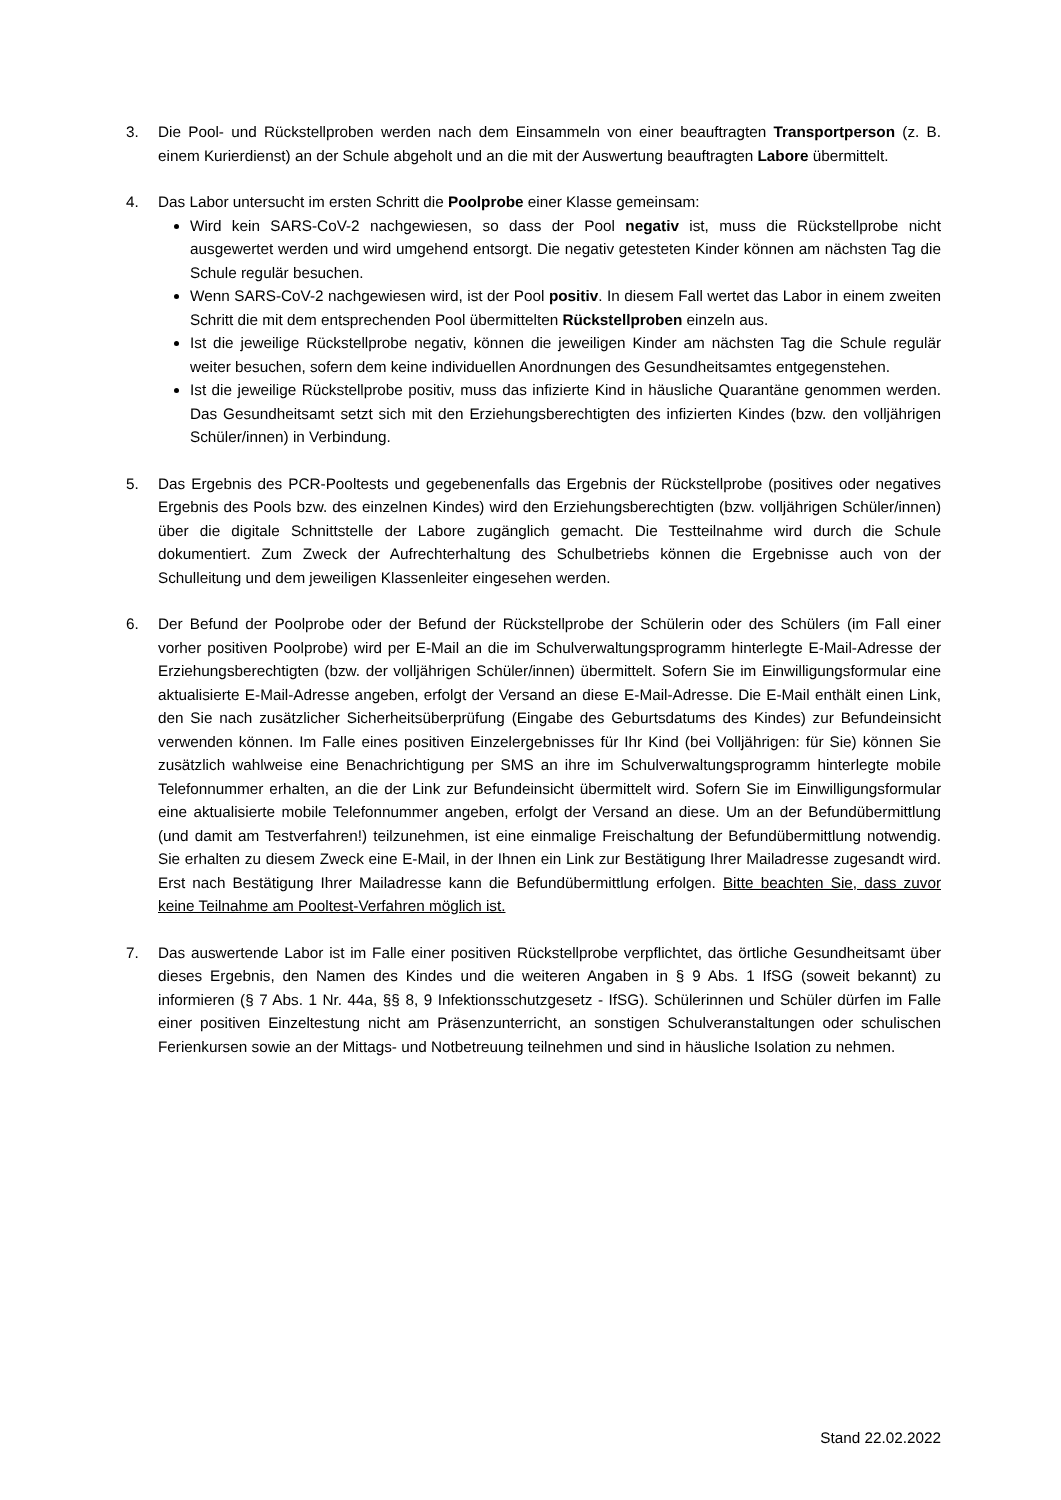3. Die Pool- und Rückstellproben werden nach dem Einsammeln von einer beauftragten Transportperson (z. B. einem Kurierdienst) an der Schule abgeholt und an die mit der Auswertung beauftragten Labore übermittelt.
4. Das Labor untersucht im ersten Schritt die Poolprobe einer Klasse gemeinsam:
Wird kein SARS-CoV-2 nachgewiesen, so dass der Pool negativ ist, muss die Rückstellprobe nicht ausgewertet werden und wird umgehend entsorgt. Die negativ getesteten Kinder können am nächsten Tag die Schule regulär besuchen.
Wenn SARS-CoV-2 nachgewiesen wird, ist der Pool positiv. In diesem Fall wertet das Labor in einem zweiten Schritt die mit dem entsprechenden Pool übermittelten Rückstellproben einzeln aus.
Ist die jeweilige Rückstellprobe negativ, können die jeweiligen Kinder am nächsten Tag die Schule regulär weiter besuchen, sofern dem keine individuellen Anordnungen des Gesundheitsamtes entgegenstehen.
Ist die jeweilige Rückstellprobe positiv, muss das infizierte Kind in häusliche Quarantäne genommen werden. Das Gesundheitsamt setzt sich mit den Erziehungsberechtigten des infizierten Kindes (bzw. den volljährigen Schüler/innen) in Verbindung.
5. Das Ergebnis des PCR-Pooltests und gegebenenfalls das Ergebnis der Rückstellprobe (positives oder negatives Ergebnis des Pools bzw. des einzelnen Kindes) wird den Erziehungsberechtigten (bzw. volljährigen Schüler/innen) über die digitale Schnittstelle der Labore zugänglich gemacht. Die Testteilnahme wird durch die Schule dokumentiert. Zum Zweck der Aufrechterhaltung des Schulbetriebs können die Ergebnisse auch von der Schulleitung und dem jeweiligen Klassenleiter eingesehen werden.
6. Der Befund der Poolprobe oder der Befund der Rückstellprobe der Schülerin oder des Schülers (im Fall einer vorher positiven Poolprobe) wird per E-Mail an die im Schulverwaltungsprogramm hinterlegte E-Mail-Adresse der Erziehungsberechtigten (bzw. der volljährigen Schüler/innen) übermittelt. Sofern Sie im Einwilligungsformular eine aktualisierte E-Mail-Adresse angeben, erfolgt der Versand an diese E-Mail-Adresse. Die E-Mail enthält einen Link, den Sie nach zusätzlicher Sicherheitsüberprüfung (Eingabe des Geburtsdatums des Kindes) zur Befundeinsicht verwenden können. Im Falle eines positiven Einzelergebnisses für Ihr Kind (bei Volljährigen: für Sie) können Sie zusätzlich wahlweise eine Benachrichtigung per SMS an ihre im Schulverwaltungsprogramm hinterlegte mobile Telefonnummer erhalten, an die der Link zur Befundeinsicht übermittelt wird. Sofern Sie im Einwilligungsformular eine aktualisierte mobile Telefonnummer angeben, erfolgt der Versand an diese. Um an der Befundübermittlung (und damit am Testverfahren!) teilzunehmen, ist eine einmalige Freischaltung der Befundübermittlung notwendig. Sie erhalten zu diesem Zweck eine E-Mail, in der Ihnen ein Link zur Bestätigung Ihrer Mailadresse zugesandt wird. Erst nach Bestätigung Ihrer Mailadresse kann die Befundübermittlung erfolgen. Bitte beachten Sie, dass zuvor keine Teilnahme am Pooltest-Verfahren möglich ist.
7. Das auswertende Labor ist im Falle einer positiven Rückstellprobe verpflichtet, das örtliche Gesundheitsamt über dieses Ergebnis, den Namen des Kindes und die weiteren Angaben in § 9 Abs. 1 IfSG (soweit bekannt) zu informieren (§ 7 Abs. 1 Nr. 44a, §§ 8, 9 Infektionsschutzgesetz - IfSG). Schülerinnen und Schüler dürfen im Falle einer positiven Einzeltestung nicht am Präsenzunterricht, an sonstigen Schulveranstaltungen oder schulischen Ferienkursen sowie an der Mittags- und Notbetreuung teilnehmen und sind in häusliche Isolation zu nehmen.
Stand 22.02.2022